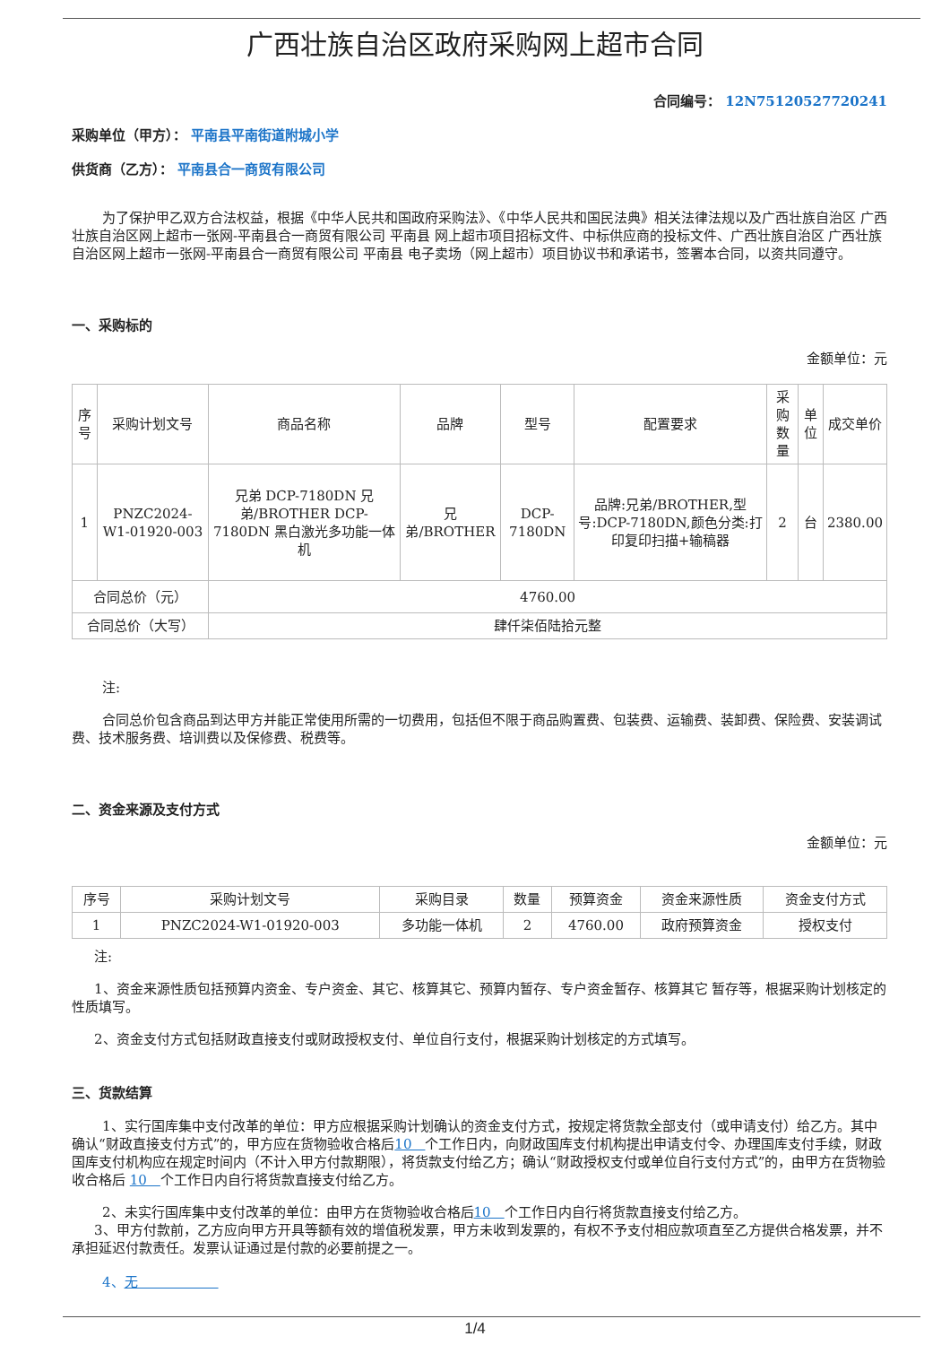广西壮族自治区政府采购网上超市合同
合同编号： 12N75120527720241
采购单位（甲方）： 平南县平南街道附城小学
供货商（乙方）： 平南县合一商贸有限公司
为了保护甲乙双方合法权益，根据《中华人民共和国政府采购法》、《中华人民共和国民法典》相关法律法规以及广西壮族自治区 广西壮族自治区网上超市一张网-平南县合一商贸有限公司 平南县 网上超市项目招标文件、中标供应商的投标文件、广西壮族自治区 广西壮族自治区网上超市一张网-平南县合一商贸有限公司 平南县 电子卖场（网上超市）项目协议书和承诺书，签署本合同，以资共同遵守。
一、采购标的
金额单位：元
| 序号 | 采购计划文号 | 商品名称 | 品牌 | 型号 | 配置要求 | 采购数量 | 单位 | 成交单价 |
| --- | --- | --- | --- | --- | --- | --- | --- | --- |
| 1 | PNZC2024-W1-01920-003 | 兄弟 DCP-7180DN 兄弟/BROTHER DCP-7180DN 黑白激光多功能一体机 | 兄弟/BROTHER | DCP-7180DN | 品牌:兄弟/BROTHER,型号:DCP-7180DN,颜色分类:打印复印扫描+输稿器 | 2 | 台 | 2380.00 |
| 合同总价（元） | | 4760.00 | | | | | | |
| 合同总价（大写） | | 肆仟柒佰陆拾元整 | | | | | | |
注:
合同总价包含商品到达甲方并能正常使用所需的一切费用，包括但不限于商品购置费、包装费、运输费、装卸费、保险费、安装调试费、技术服务费、培训费以及保修费、税费等。
二、资金来源及支付方式
金额单位：元
| 序号 | 采购计划文号 | 采购目录 | 数量 | 预算资金 | 资金来源性质 | 资金支付方式 |
| --- | --- | --- | --- | --- | --- | --- |
| 1 | PNZC2024-W1-01920-003 | 多功能一体机 | 2 | 4760.00 | 政府预算资金 | 授权支付 |
注:
1、资金来源性质包括预算内资金、专户资金、其它、核算其它、预算内暂存、专户资金暂存、核算其它 暂存等，根据采购计划核定的性质填写。
2、资金支付方式包括财政直接支付或财政授权支付、单位自行支付，根据采购计划核定的方式填写。
三、货款结算
1、实行国库集中支付改革的单位：甲方应根据采购计划确认的资金支付方式，按规定将货款全部支付（或申请支付）给乙方。其中确认“财政直接支付方式”的，甲方应在货物验收合格后10　个工作日内，向财政国库支付机构提出申请支付令、办理国库支付手续，财政国库支付机构应在规定时间内（不计入甲方付款期限），将货款支付给乙方；确认“财政授权支付或单位自行支付方式”的，由甲方在货物验收合格后 10　个工作日内自行将货款直接支付给乙方。
2、未实行国库集中支付改革的单位：由甲方在货物验收合格后10　个工作日内自行将货款直接支付给乙方。
3、甲方付款前，乙方应向甲方开具等额有效的增值税发票，甲方未收到发票的，有权不予支付相应款项直至乙方提供合格发票，并不承担延迟付款责任。发票认证通过是付款的必要前提之一。
4、无　　　　　　
1/4